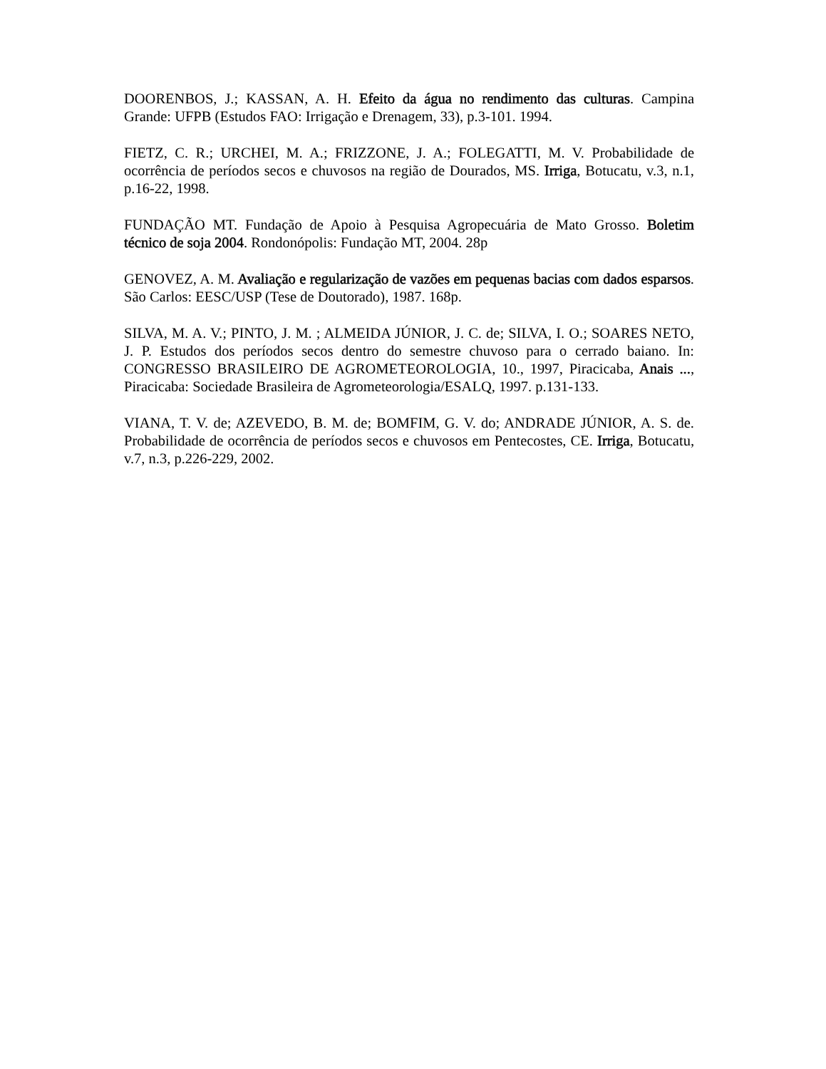DOORENBOS, J.; KASSAN, A. H. Efeito da água no rendimento das culturas. Campina Grande: UFPB (Estudos FAO: Irrigação e Drenagem, 33), p.3-101. 1994.
FIETZ, C. R.; URCHEI, M. A.; FRIZZONE, J. A.; FOLEGATTI, M. V. Probabilidade de ocorrência de períodos secos e chuvosos na região de Dourados, MS. Irriga, Botucatu, v.3, n.1, p.16-22, 1998.
FUNDAÇÃO MT. Fundação de Apoio à Pesquisa Agropecuária de Mato Grosso. Boletim técnico de soja 2004. Rondonópolis: Fundação MT, 2004. 28p
GENOVEZ, A. M. Avaliação e regularização de vazões em pequenas bacias com dados esparsos. São Carlos: EESC/USP (Tese de Doutorado), 1987. 168p.
SILVA, M. A. V.; PINTO, J. M. ; ALMEIDA JÚNIOR, J. C. de; SILVA, I. O.; SOARES NETO, J. P. Estudos dos períodos secos dentro do semestre chuvoso para o cerrado baiano. In: CONGRESSO BRASILEIRO DE AGROMETEOROLOGIA, 10., 1997, Piracicaba, Anais ..., Piracicaba: Sociedade Brasileira de Agrometeorologia/ESALQ, 1997. p.131-133.
VIANA, T. V. de; AZEVEDO, B. M. de; BOMFIM, G. V. do; ANDRADE JÚNIOR, A. S. de. Probabilidade de ocorrência de períodos secos e chuvosos em Pentecostes, CE. Irriga, Botucatu, v.7, n.3, p.226-229, 2002.